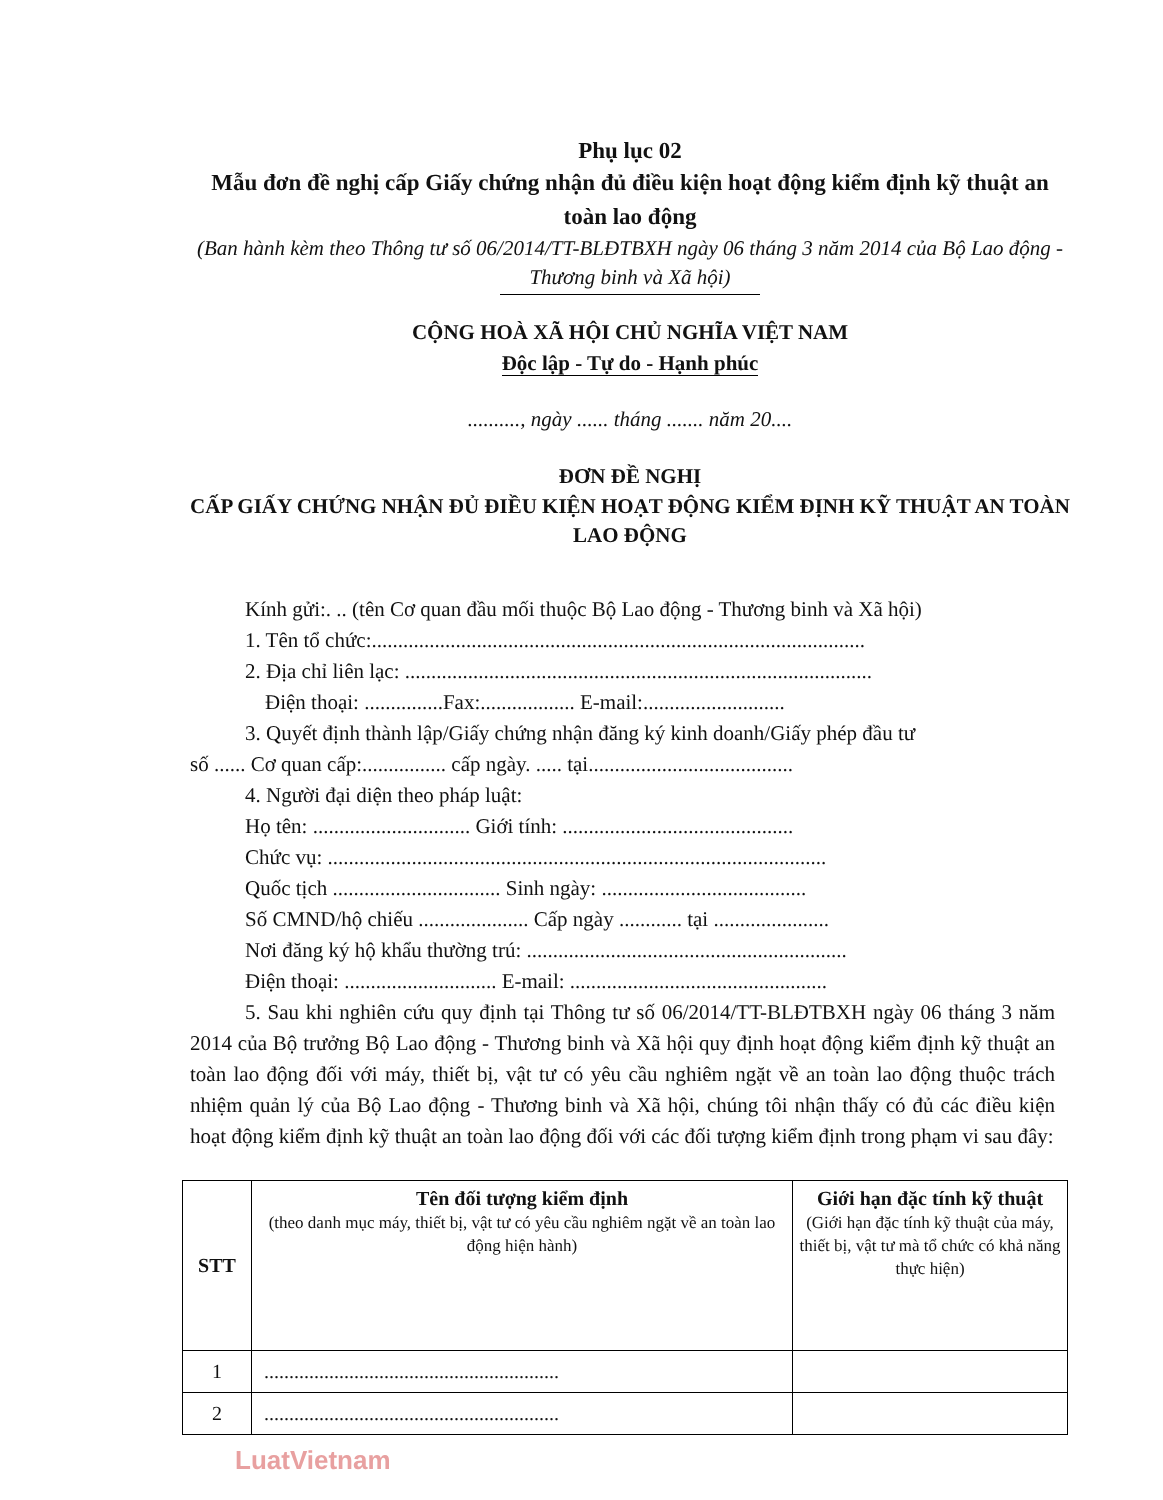Phụ lục 02
Mẫu đơn đề nghị cấp Giấy chứng nhận đủ điều kiện hoạt động kiểm định kỹ thuật an toàn lao động
(Ban hành kèm theo Thông tư số 06/2014/TT-BLĐTBXH ngày 06 tháng 3 năm 2014 của Bộ Lao động - Thương binh và Xã hội)
CỘNG HOÀ XÃ HỘI CHỦ NGHĨA VIỆT NAM
Độc lập - Tự do - Hạnh phúc
.........., ngày ...... tháng ....... năm 20....
ĐƠN ĐỀ NGHỊ
CẤP GIẤY CHỨNG NHẬN ĐỦ ĐIỀU KIỆN HOẠT ĐỘNG KIỂM ĐỊNH KỸ THUẬT AN TOÀN LAO ĐỘNG
Kính gửi:. .. (tên Cơ quan đầu mối thuộc Bộ Lao động - Thương binh và Xã hội)
1. Tên tổ chức:..............................................................................................
2. Địa chỉ liên lạc: .........................................................................................
Điện thoại: ...............Fax:.................. E-mail:...........................
3. Quyết định thành lập/Giấy chứng nhận đăng ký kinh doanh/Giấy phép đầu tư
số ...... Cơ quan cấp:................ cấp ngày. ..... tại.......................................
4. Người đại diện theo pháp luật:
Họ tên: .............................. Giới tính: ............................................
Chức vụ: ...............................................................................................
Quốc tịch ................................ Sinh ngày: .......................................
Số CMND/hộ chiếu ..................... Cấp ngày ............ tại ......................
Nơi đăng ký hộ khẩu thường trú: .............................................................
Điện thoại: ............................. E-mail: .................................................
5. Sau khi nghiên cứu quy định tại Thông tư số 06/2014/TT-BLĐTBXH ngày 06 tháng 3 năm 2014 của Bộ trưởng Bộ Lao động - Thương binh và Xã hội quy định hoạt động kiểm định kỹ thuật an toàn lao động đối với máy, thiết bị, vật tư có yêu cầu nghiêm ngặt về an toàn lao động thuộc trách nhiệm quản lý của Bộ Lao động - Thương binh và Xã hội, chúng tôi nhận thấy có đủ các điều kiện hoạt động kiểm định kỹ thuật an toàn lao động đối với các đối tượng kiểm định trong phạm vi sau đây:
| STT | Tên đối tượng kiểm định (theo danh mục máy, thiết bị, vật tư có yêu cầu nghiêm ngặt về an toàn lao động hiện hành) | Giới hạn đặc tính kỹ thuật (Giới hạn đặc tính kỹ thuật của máy, thiết bị, vật tư mà tổ chức có khả năng thực hiện) |
| --- | --- | --- |
| 1 | ........................................................... | |
| 2 | ........................................................... | |
LuatVietnam